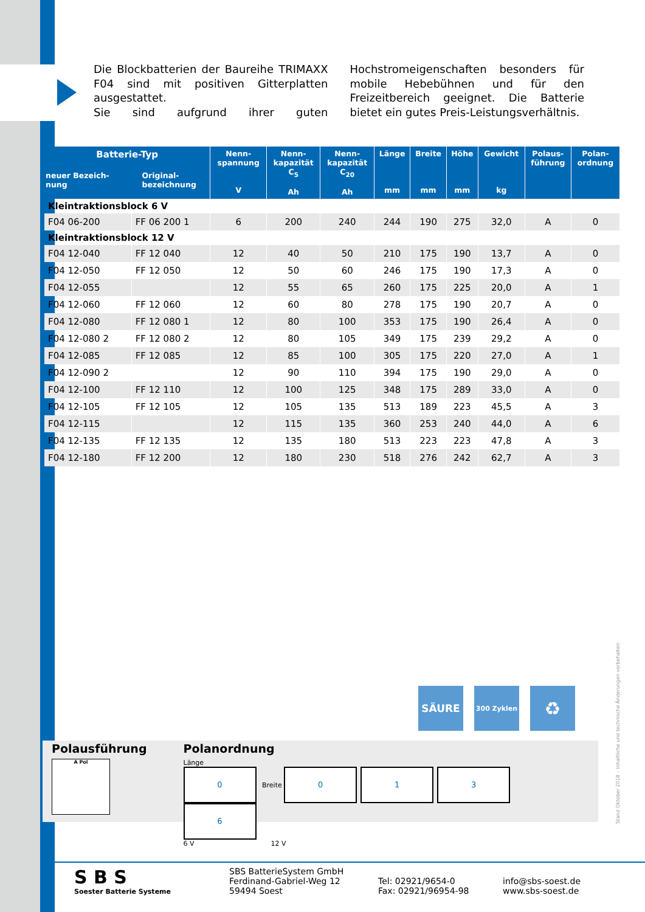Die Blockbatterien der Baureihe TRIMAXX F04 sind mit positiven Gitterplatten ausgestattet.
Sie sind aufgrund ihrer guten Hochstromeigenschaften besonders für mobile Hebebühnen und für den Freizeitbereich geeignet. Die Batterie bietet ein gutes Preis-Leistungsverhältnis.
| Batterie-Typ neuer Bezeich- nung Original- bezeichnung | | Nenn- spannung V | Nenn- kapazität C<sub>5</sub> Ah | Nenn- kapazität C<sub>20</sub> Ah | Länge mm | Breite mm | Höhe mm | Gewicht kg | Polaus- führung | Polan- ordnung |
| --- | --- | --- | --- | --- | --- | --- | --- | --- | --- | --- |
| Kleintraktionsblock 6 V | | | | | | | | | | |
| F04 06-200 | FF 06 200 1 | 6 | 200 | 240 | 244 | 190 | 275 | 32,0 | A | 0 |
| Kleintraktionsblock 12 V | | | | | | | | | | |
| F04 12-040 | FF 12 040 | 12 | 40 | 50 | 210 | 175 | 190 | 13,7 | A | 0 |
| F04 12-050 | FF 12 050 | 12 | 50 | 60 | 246 | 175 | 190 | 17,3 | A | 0 |
| F04 12-055 | | 12 | 55 | 65 | 260 | 175 | 225 | 20,0 | A | 1 |
| F04 12-060 | FF 12 060 | 12 | 60 | 80 | 278 | 175 | 190 | 20,7 | A | 0 |
| F04 12-080 | FF 12 080 1 | 12 | 80 | 100 | 353 | 175 | 190 | 26,4 | A | 0 |
| F04 12-080 2 | FF 12 080 2 | 12 | 80 | 105 | 349 | 175 | 239 | 29,2 | A | 0 |
| F04 12-085 | FF 12 085 | 12 | 85 | 100 | 305 | 175 | 220 | 27,0 | A | 1 |
| F04 12-090 2 | | 12 | 90 | 110 | 394 | 175 | 190 | 29,0 | A | 0 |
| F04 12-100 | FF 12 110 | 12 | 100 | 125 | 348 | 175 | 289 | 33,0 | A | 0 |
| F04 12-105 | FF 12 105 | 12 | 105 | 135 | 513 | 189 | 223 | 45,5 | A | 3 |
| F04 12-115 | | 12 | 115 | 135 | 360 | 253 | 240 | 44,0 | A | 6 |
| F04 12-135 | FF 12 135 | 12 | 135 | 180 | 513 | 223 | 223 | 47,8 | A | 3 |
| F04 12-180 | FF 12 200 | 12 | 180 | 230 | 518 | 276 | 242 | 62,7 | A | 3 |
SÄURE
300 Zyklen
♻
Polausführung
A Pol
Polanordnung
Länge
0 Breite 0136
6 V 12 V
Stand Oktober 2018 – Inhaltliche und technische Änderungen vorbehalten
S B S
Soester Batterie Systeme
SBS BatterieSystem GmbH
Ferdinand-Gabriel-Weg 12
59494 Soest
Tel: 02921/9654-0
Fax: 02921/96954-98
info@sbs-soest.de
www.sbs-soest.de